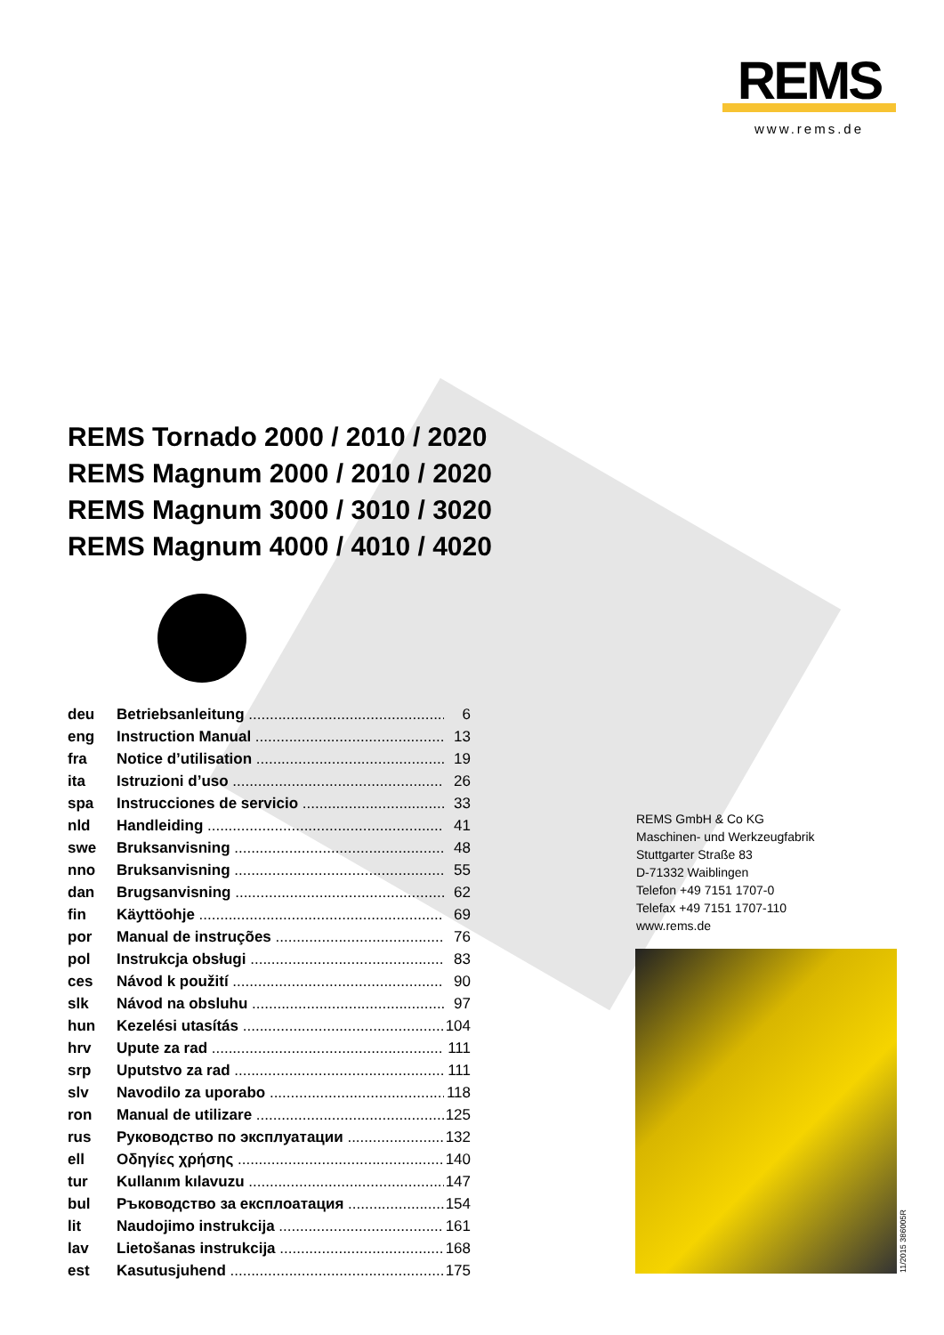REMS
www.rems.de
REMS Tornado 2000 / 2010 / 2020
REMS Magnum 2000 / 2010 / 2020
REMS Magnum 3000 / 3010 / 3020
REMS Magnum 4000 / 4010 / 4020
deu Betriebsanleitung 6
eng Instruction Manual 13
fra Notice d’utilisation 19
ita Istruzioni d’uso 26
spa Instrucciones de servicio 33
nld Handleiding 41
swe Bruksanvisning 48
nno Bruksanvisning 55
dan Brugsanvisning 62
fin Käyttöohje 69
por Manual de instruções 76
pol Instrukcja obsługi 83
ces Návod k použití 90
slk Návod na obsluhu 97
hun Kezelési utasítás 104
hrv Upute za rad 111
srp Uputstvo za rad 111
slv Navodilo za uporabo 118
ron Manual de utilizare 125
rus Руководство по эксплуатации 132
ell Οδηγίες χρήσης 140
tur Kullanım kılavuzu 147
bul Ръководство за експлоатация 154
lit Naudojimo instrukcija 161
lav Lietošanas instrukcija 168
est Kasutusjuhend 175
REMS GmbH & Co KG
Maschinen- und Werkzeugfabrik
Stuttgarter Straße 83
D-71332 Waiblingen
Telefon +49 7151 1707-0
Telefax +49 7151 1707-110
www.rems.de
11/2015 386005R